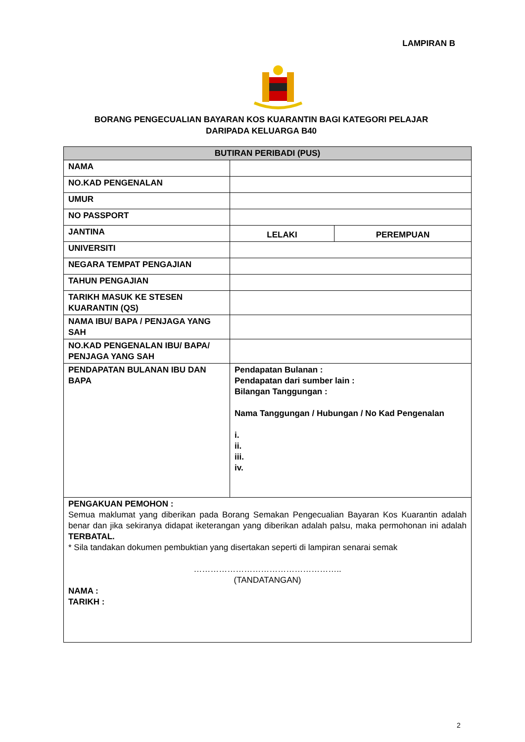LAMPIRAN B
BORANG PENGECUALIAN BAYARAN KOS KUARANTIN BAGI KATEGORI PELAJAR
DARIPADA KELUARGA B40
| BUTIRAN PERIBADI (PUS) | | |
| --- | --- | --- |
| NAMA | | |
| NO.KAD PENGENALAN | | |
| UMUR | | |
| NO PASSPORT | | |
| JANTINA | LELAKI | PEREMPUAN |
| UNIVERSITI | | |
| NEGARA TEMPAT PENGAJIAN | | |
| TAHUN PENGAJIAN | | |
| TARIKH MASUK KE STESEN KUARANTIN (QS) | | |
| NAMA IBU/ BAPA / PENJAGA YANG SAH | | |
| NO.KAD PENGENALAN IBU/ BAPA/ PENJAGA YANG SAH | | |
| PENDAPATAN BULANAN IBU DAN BAPA | Pendapatan Bulanan : Pendapatan dari sumber lain : Bilangan Tanggungan : Nama Tanggungan / Hubungan / No Kad Pengenalan i. ii. iii. iv. | |
| PENGAKUAN PEMOHON : Semua maklumat yang diberikan pada Borang Semakan Pengecualian Bayaran Kos Kuarantin adalah benar dan jika sekiranya didapat iketerangan yang diberikan adalah palsu, maka permohonan ini adalah TERBATAL. * Sila tandakan dokumen pembuktian yang disertakan seperti di lampiran senarai semak …………………………………………….. (TANDATANGAN) NAMA : TARIKH : | | |
2